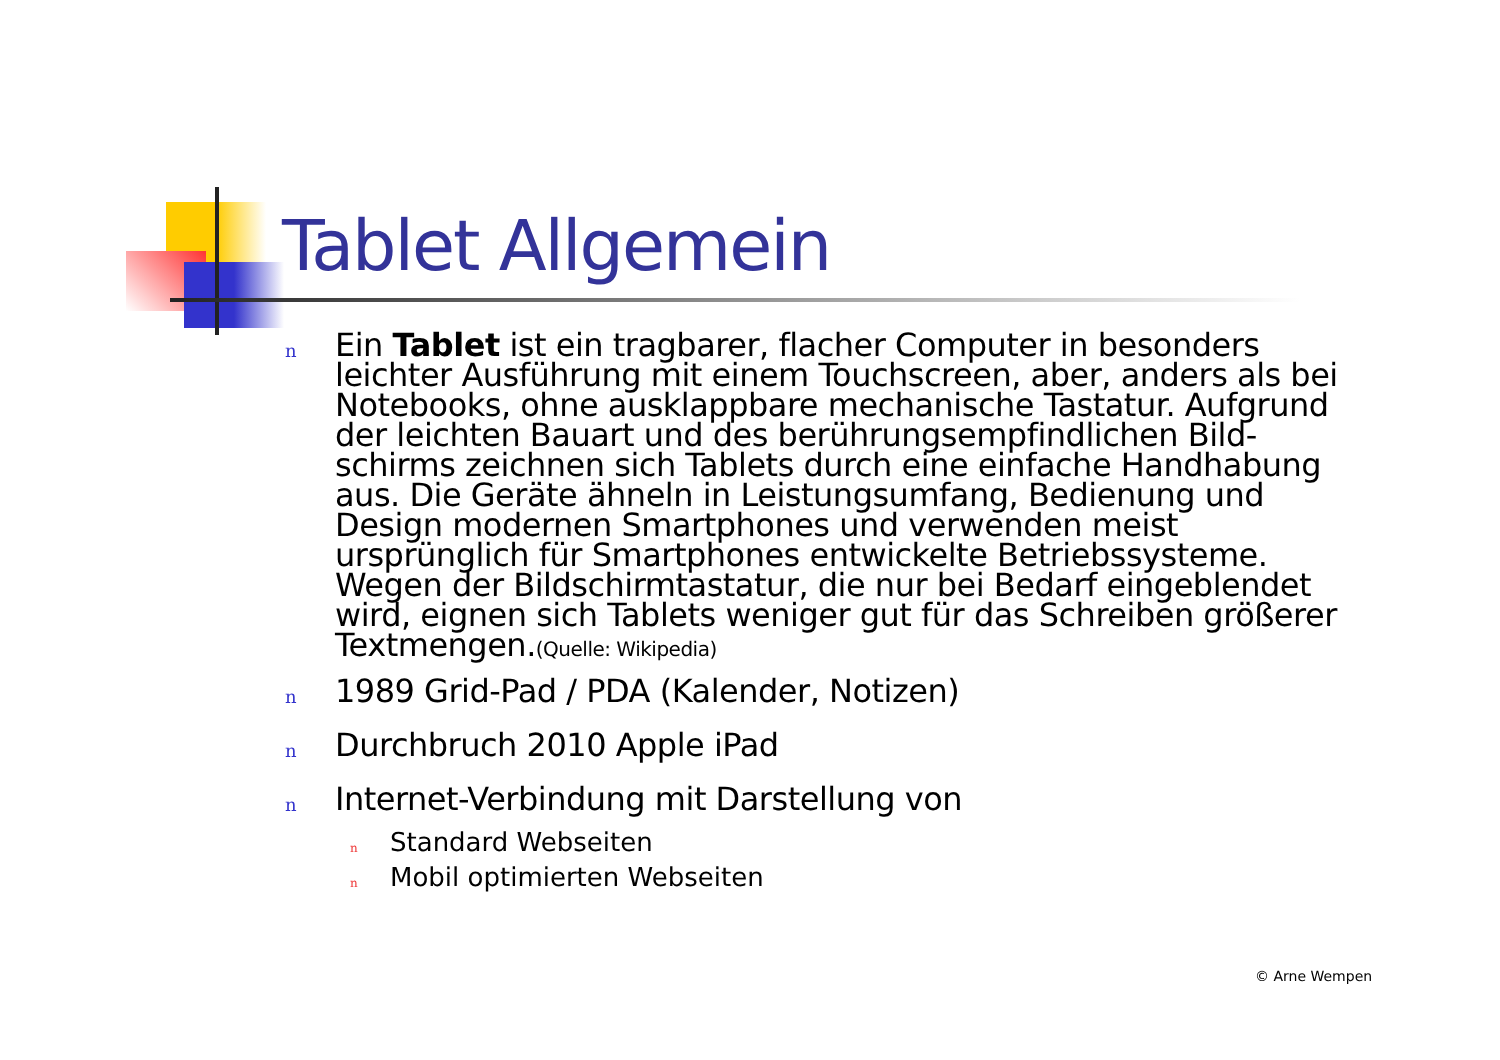Tablet Allgemein
n Ein Tablet ist ein tragbarer, flacher Computer in besonders leichter Ausführung mit einem Touchscreen, aber, anders als bei Notebooks, ohne ausklappbare mechanische Tastatur. Aufgrund der leichten Bauart und des berührungsempfindlichen Bild-schirms zeichnen sich Tablets durch eine einfache Handhabung aus. Die Geräte ähneln in Leistungsumfang, Bedienung und Design modernen Smartphones und verwenden meist ursprünglich für Smartphones entwickelte Betriebssysteme. Wegen der Bildschirmtastatur, die nur bei Bedarf eingeblendet wird, eignen sich Tablets weniger gut für das Schreiben größerer Textmengen.(Quelle: Wikipedia)
n 1989 Grid-Pad / PDA (Kalender, Notizen)
n Durchbruch 2010 Apple iPad
n Internet-Verbindung mit Darstellung von
n Standard Webseiten
n Mobil optimierten Webseiten
© Arne Wempen